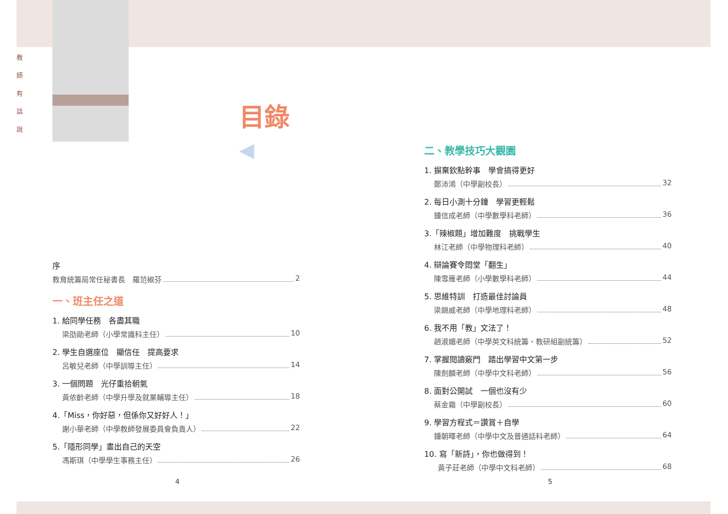教
師
有
話
說
目錄 ◀
序
教育統籌局常任秘書長　羅范椒芬 2
一、班主任之道
1. 給同學任務　各盡其職
梁劭勛老師（小學常識科主任） 10
2. 學生自選座位　顯信任　提高要求
呂敏兒老師（中學訓導主任） 14
3. 一個問題　光仔重拾朝氣
黃依齡老師（中學升學及就業輔導主任） 18
4.「Miss，你好惡，但係你又好好人！」
謝小華老師（中學教師發展委員會負責人） 22
5.「隱形同學」畫出自己的天空
馮斯琪（中學學生事務主任） 26
二、教學技巧大觀園
1. 摒棄欽點幹事　學會搞得更好
鄭沛鴻（中學副校長） 32
2. 每日小測十分鐘　學習更輕鬆
鍾信成老師（中學數學科老師） 36
3.「辣椒題」增加難度　挑戰學生
林江老師（中學物理科老師） 40
4. 辯論賽令悶堂「翻生」
陳雪雁老師（小學數學科老師） 44
5. 思維特訓　打造最佳討論員
梁錦威老師（中學地理科老師） 48
6. 我不用「教」文法了！
趙淑媚老師（中學英文科統籌、教研組副統籌） 52
7. 掌握閱讀竅門　踏出學習中文第一步
陳劍麟老師（中學中文科老師） 56
8. 面對公開試　一個也沒有少
蔡金霜（中學副校長） 60
9. 學習方程式＝讚賞＋自學
鍾朝暉老師（中學中文及普通話科老師） 64
10. 寫「新詩」，你也做得到！
黃子莊老師（中學中文科老師） 68
4 5